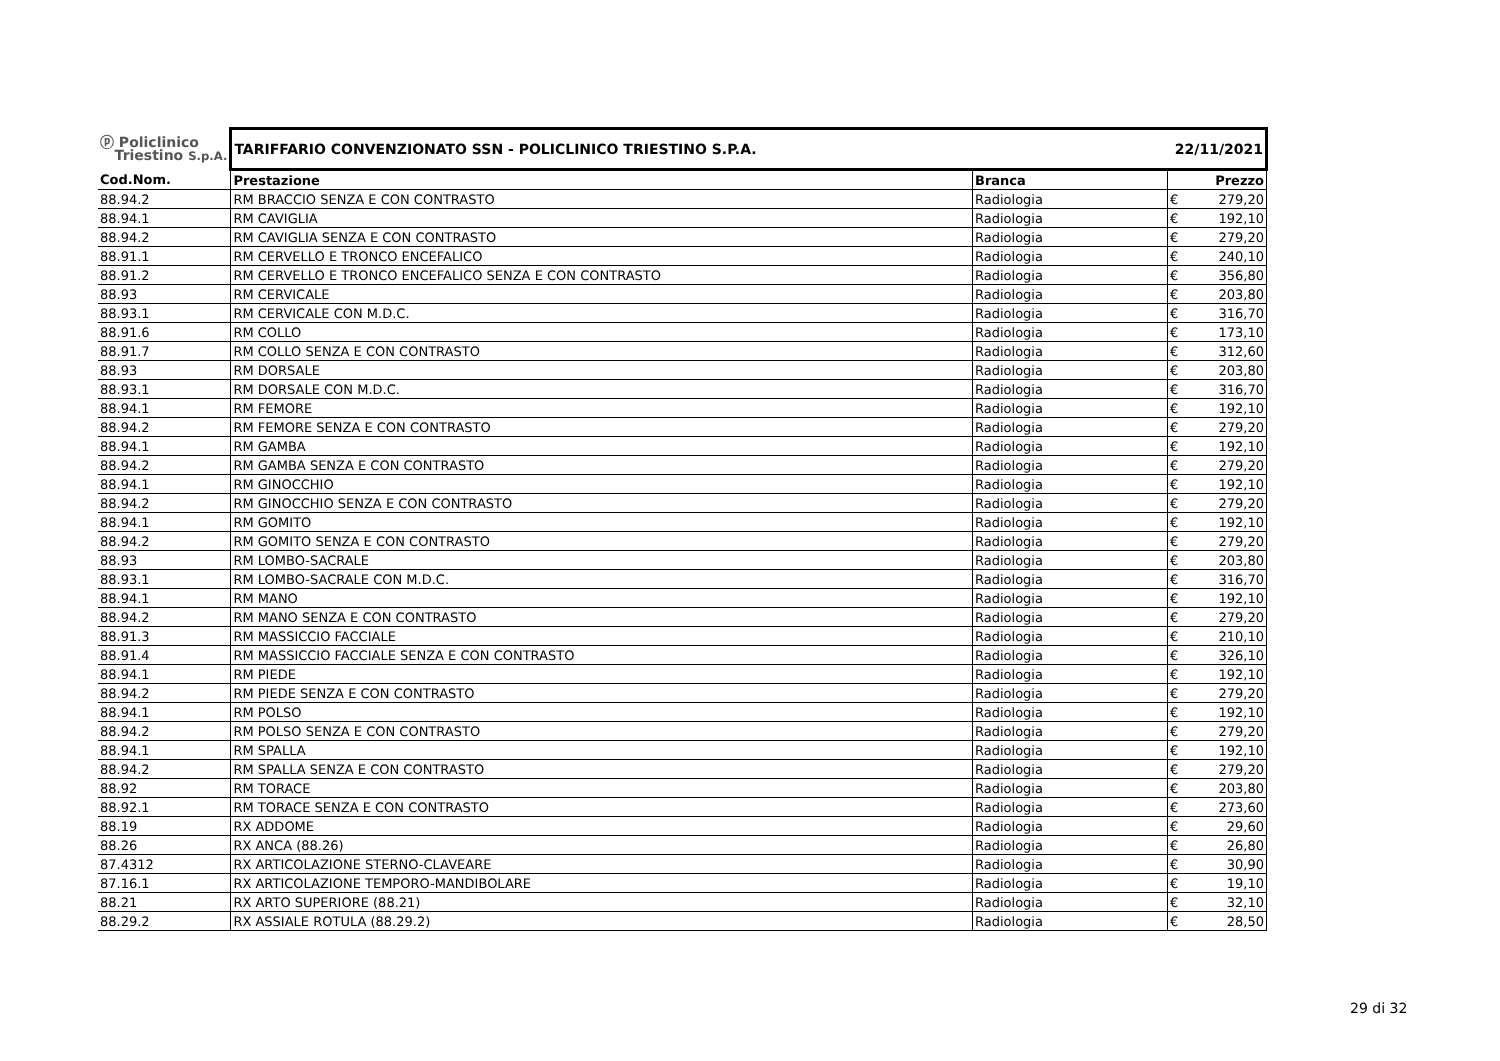| ⓟ Policlinico Triestino S.p.A. | TARIFFARIO CONVENZIONATO SSN - POLICLINICO TRIESTINO S.P.A. | | 22/11/2021 | |
| Cod.Nom. | Prestazione | Branca | | Prezzo |
| 88.94.2 | RM BRACCIO SENZA E CON CONTRASTO | Radiologia | € | 279,20 |
| 88.94.1 | RM CAVIGLIA | Radiologia | € | 192,10 |
| 88.94.2 | RM CAVIGLIA SENZA E CON CONTRASTO | Radiologia | € | 279,20 |
| 88.91.1 | RM CERVELLO E TRONCO ENCEFALICO | Radiologia | € | 240,10 |
| 88.91.2 | RM CERVELLO E TRONCO ENCEFALICO SENZA E CON CONTRASTO | Radiologia | € | 356,80 |
| 88.93 | RM CERVICALE | Radiologia | € | 203,80 |
| 88.93.1 | RM CERVICALE CON M.D.C. | Radiologia | € | 316,70 |
| 88.91.6 | RM COLLO | Radiologia | € | 173,10 |
| 88.91.7 | RM COLLO SENZA E CON CONTRASTO | Radiologia | € | 312,60 |
| 88.93 | RM DORSALE | Radiologia | € | 203,80 |
| 88.93.1 | RM DORSALE CON M.D.C. | Radiologia | € | 316,70 |
| 88.94.1 | RM FEMORE | Radiologia | € | 192,10 |
| 88.94.2 | RM FEMORE SENZA E CON CONTRASTO | Radiologia | € | 279,20 |
| 88.94.1 | RM GAMBA | Radiologia | € | 192,10 |
| 88.94.2 | RM GAMBA SENZA E CON CONTRASTO | Radiologia | € | 279,20 |
| 88.94.1 | RM GINOCCHIO | Radiologia | € | 192,10 |
| 88.94.2 | RM GINOCCHIO SENZA E CON CONTRASTO | Radiologia | € | 279,20 |
| 88.94.1 | RM GOMITO | Radiologia | € | 192,10 |
| 88.94.2 | RM GOMITO SENZA E CON CONTRASTO | Radiologia | € | 279,20 |
| 88.93 | RM LOMBO-SACRALE | Radiologia | € | 203,80 |
| 88.93.1 | RM LOMBO-SACRALE CON M.D.C. | Radiologia | € | 316,70 |
| 88.94.1 | RM MANO | Radiologia | € | 192,10 |
| 88.94.2 | RM MANO SENZA E CON CONTRASTO | Radiologia | € | 279,20 |
| 88.91.3 | RM MASSICCIO FACCIALE | Radiologia | € | 210,10 |
| 88.91.4 | RM MASSICCIO FACCIALE SENZA E CON CONTRASTO | Radiologia | € | 326,10 |
| 88.94.1 | RM PIEDE | Radiologia | € | 192,10 |
| 88.94.2 | RM PIEDE SENZA E CON CONTRASTO | Radiologia | € | 279,20 |
| 88.94.1 | RM POLSO | Radiologia | € | 192,10 |
| 88.94.2 | RM POLSO SENZA E CON CONTRASTO | Radiologia | € | 279,20 |
| 88.94.1 | RM SPALLA | Radiologia | € | 192,10 |
| 88.94.2 | RM SPALLA SENZA E CON CONTRASTO | Radiologia | € | 279,20 |
| 88.92 | RM TORACE | Radiologia | € | 203,80 |
| 88.92.1 | RM TORACE SENZA E CON CONTRASTO | Radiologia | € | 273,60 |
| 88.19 | RX ADDOME | Radiologia | € | 29,60 |
| 88.26 | RX ANCA (88.26) | Radiologia | € | 26,80 |
| 87.4312 | RX ARTICOLAZIONE STERNO-CLAVEARE | Radiologia | € | 30,90 |
| 87.16.1 | RX ARTICOLAZIONE TEMPORO-MANDIBOLARE | Radiologia | € | 19,10 |
| 88.21 | RX ARTO SUPERIORE (88.21) | Radiologia | € | 32,10 |
| 88.29.2 | RX ASSIALE ROTULA (88.29.2) | Radiologia | € | 28,50 |
29 di 32